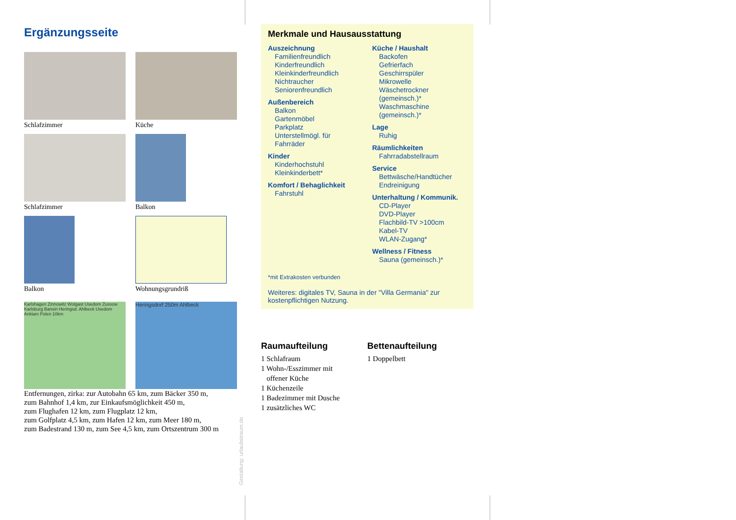Ergänzungsseite
Schlafzimmer
Küche
Schlafzimmer
Balkon
Balkon
Wohnungsgrundriß
Karlshagen Zinnowitz Wolgast Usedom Zussow Karlsburg Bansin Heringsd. Ahlbeck Usedom Anklam Polen 10km
Heringsdorf 250m Ahlbeck
Entfernungen, zirka: zur Autobahn 65 km, zum Bäcker 350 m,
zum Bahnhof 1,4 km, zur Einkaufsmöglichkeit 450 m,
zum Flughafen 12 km, zum Flugplatz 12 km,
zum Golfplatz 4,5 km, zum Hafen 12 km, zum Meer 180 m,
zum Badestrand 130 m, zum See 4,5 km, zum Ortszentrum 300 m
Gestaltung: urlaubstraum.de
Merkmale und Hausausstattung
Auszeichnung
Familienfreundlich
Kinderfreundlich
Kleinkinderfreundlich
Nichtraucher
Seniorenfreundlich
Außenbereich
Balkon
Gartenmöbel
Parkplatz
Unterstellmögl. für Fahrräder
Kinder
Kinderhochstuhl
Kleinkinderbett*
Komfort / Behaglichkeit
Fahrstuhl
Küche / Haushalt
Backofen
Gefrierfach
Geschirrspüler
Mikrowelle
Wäschetrockner (gemeinsch.)*
Waschmaschine (gemeinsch.)*
Lage
Ruhig
Räumlichkeiten
Fahrradabstellraum
Service
Bettwäsche/Handtücher
Endreinigung
Unterhaltung / Kommunik.
CD-Player
DVD-Player
Flachbild-TV >100cm
Kabel-TV
WLAN-Zugang*
Wellness / Fitness
Sauna (gemeinsch.)*
*mit Extrakosten verbunden
Weiteres: digitales TV, Sauna in der "Villa Germania" zur kostenpflichtigen Nutzung.
Raumaufteilung
1 Schlafraum
1 Wohn-/Esszimmer mit
offener Küche
1 Küchenzeile
1 Badezimmer mit Dusche
1 zusätzliches WC
Bettenaufteilung
1 Doppelbett